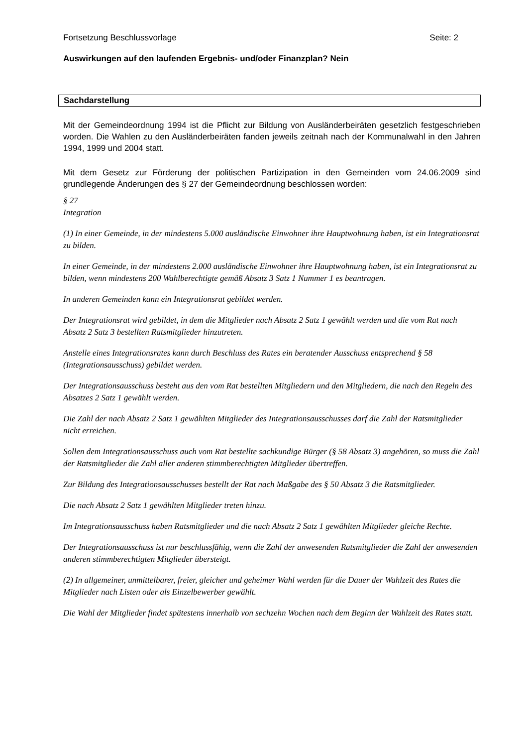Fortsetzung Beschlussvorlage Seite: 2
Auswirkungen auf den laufenden Ergebnis- und/oder Finanzplan? Nein
Sachdarstellung
Mit der Gemeindeordnung 1994 ist die Pflicht zur Bildung von Ausländerbeiräten gesetzlich festgeschrieben worden. Die Wahlen zu den Ausländerbeiräten fanden jeweils zeitnah nach der Kommunalwahl in den Jahren 1994, 1999 und 2004 statt.
Mit dem Gesetz zur Förderung der politischen Partizipation in den Gemeinden vom 24.06.2009 sind grundlegende Änderungen des § 27 der Gemeindeordnung beschlossen worden:
§ 27
Integration
(1) In einer Gemeinde, in der mindestens 5.000 ausländische Einwohner ihre Hauptwohnung haben, ist ein Integrationsrat zu bilden.
In einer Gemeinde, in der mindestens 2.000 ausländische Einwohner ihre Hauptwohnung haben, ist ein Integrationsrat zu bilden, wenn mindestens 200 Wahlberechtigte gemäß Absatz 3 Satz 1 Nummer 1 es beantragen.
In anderen Gemeinden kann ein Integrationsrat gebildet werden.
Der Integrationsrat wird gebildet, in dem die Mitglieder nach Absatz 2 Satz 1 gewählt werden und die vom Rat nach Absatz 2 Satz 3 bestellten Ratsmitglieder hinzutreten.
Anstelle eines Integrationsrates kann durch Beschluss des Rates ein beratender Ausschuss entsprechend § 58 (Integrationsausschuss) gebildet werden.
Der Integrationsausschuss besteht aus den vom Rat bestellten Mitgliedern und den Mitgliedern, die nach den Regeln des Absatzes 2 Satz 1 gewählt werden.
Die Zahl der nach Absatz 2 Satz 1 gewählten Mitglieder des Integrationsausschusses darf die Zahl der Ratsmitglieder nicht erreichen.
Sollen dem Integrationsausschuss auch vom Rat bestellte sachkundige Bürger (§ 58 Absatz 3) angehören, so muss die Zahl der Ratsmitglieder die Zahl aller anderen stimmberechtigten Mitglieder übertreffen.
Zur Bildung des Integrationsausschusses bestellt der Rat nach Maßgabe des § 50 Absatz 3 die Ratsmitglieder.
Die nach Absatz 2 Satz 1 gewählten Mitglieder treten hinzu.
Im Integrationsausschuss haben Ratsmitglieder und die nach Absatz 2 Satz 1 gewählten Mitglieder gleiche Rechte.
Der Integrationsausschuss ist nur beschlussfähig, wenn die Zahl der anwesenden Ratsmitglieder die Zahl der anwesenden anderen stimmberechtigten Mitglieder übersteigt.
(2) In allgemeiner, unmittelbarer, freier, gleicher und geheimer Wahl werden für die Dauer der Wahlzeit des Rates die Mitglieder nach Listen oder als Einzelbewerber gewählt.
Die Wahl der Mitglieder findet spätestens innerhalb von sechzehn Wochen nach dem Beginn der Wahlzeit des Rates statt.